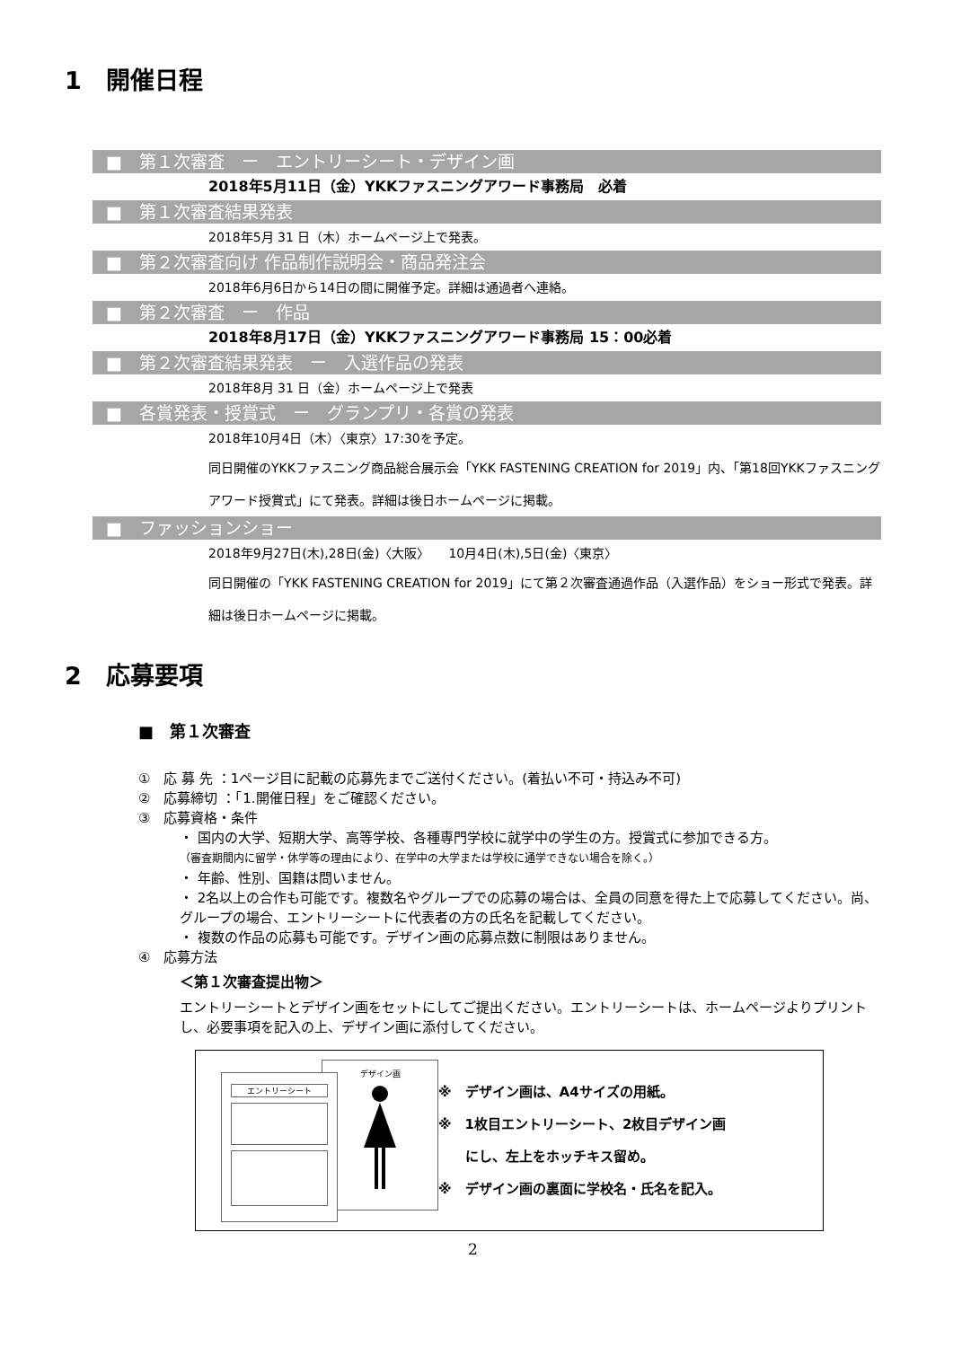1　開催日程
■　第１次審査　ー　エントリーシート・デザイン画
2018年5月11日（金）YKKファスニングアワード事務局　必着
■　第１次審査結果発表
2018年5月 31 日（木）ホームページ上で発表。
■　第２次審査向け 作品制作説明会・商品発注会
2018年6月6日から14日の間に開催予定。詳細は通過者へ連絡。
■　第２次審査　ー　作品
2018年8月17日（金）YKKファスニングアワード事務局 15：00必着
■　第２次審査結果発表　ー　入選作品の発表
2018年8月 31 日（金）ホームページ上で発表
■　各賞発表・授賞式　ー　グランプリ・各賞の発表
2018年10月4日（木）〈東京〉17:30を予定。
同日開催のYKKファスニング商品総合展示会「YKK FASTENING CREATION for 2019」内、「第18回YKKファスニングアワード授賞式」にて発表。詳細は後日ホームページに掲載。
■　ファッションショー
2018年9月27日(木),28日(金)〈大阪〉　　10月4日(木),5日(金)〈東京〉
同日開催の「YKK FASTENING CREATION for 2019」にて第２次審査通過作品（入選作品）をショー形式で発表。詳細は後日ホームページに掲載。
2　応募要項
■　第１次審査
①　応 募 先 ：1ページ目に記載の応募先までご送付ください。(着払い不可・持込み不可)
②　応募締切 ：「1.開催日程」をご確認ください。
③　応募資格・条件
・ 国内の大学、短期大学、高等学校、各種専門学校に就学中の学生の方。授賞式に参加できる方。
（審査期間内に留学・休学等の理由により、在学中の大学または学校に通学できない場合を除く。）
・ 年齢、性別、国籍は問いません。
・ 2名以上の合作も可能です。複数名やグループでの応募の場合は、全員の同意を得た上で応募してください。尚、グループの場合、エントリーシートに代表者の方の氏名を記載してください。
・ 複数の作品の応募も可能です。デザイン画の応募点数に制限はありません。
④　応募方法
＜第１次審査提出物＞
エントリーシートとデザイン画をセットにしてご提出ください。エントリーシートは、ホームページよりプリントし、必要事項を記入の上、デザイン画に添付してください。
デザイン画
エントリーシート
※　デザイン画は、A4サイズの用紙。
※　1枚目エントリーシート、2枚目デザイン画
　　にし、左上をホッチキス留め。
※　デザイン画の裏面に学校名・氏名を記入。
2